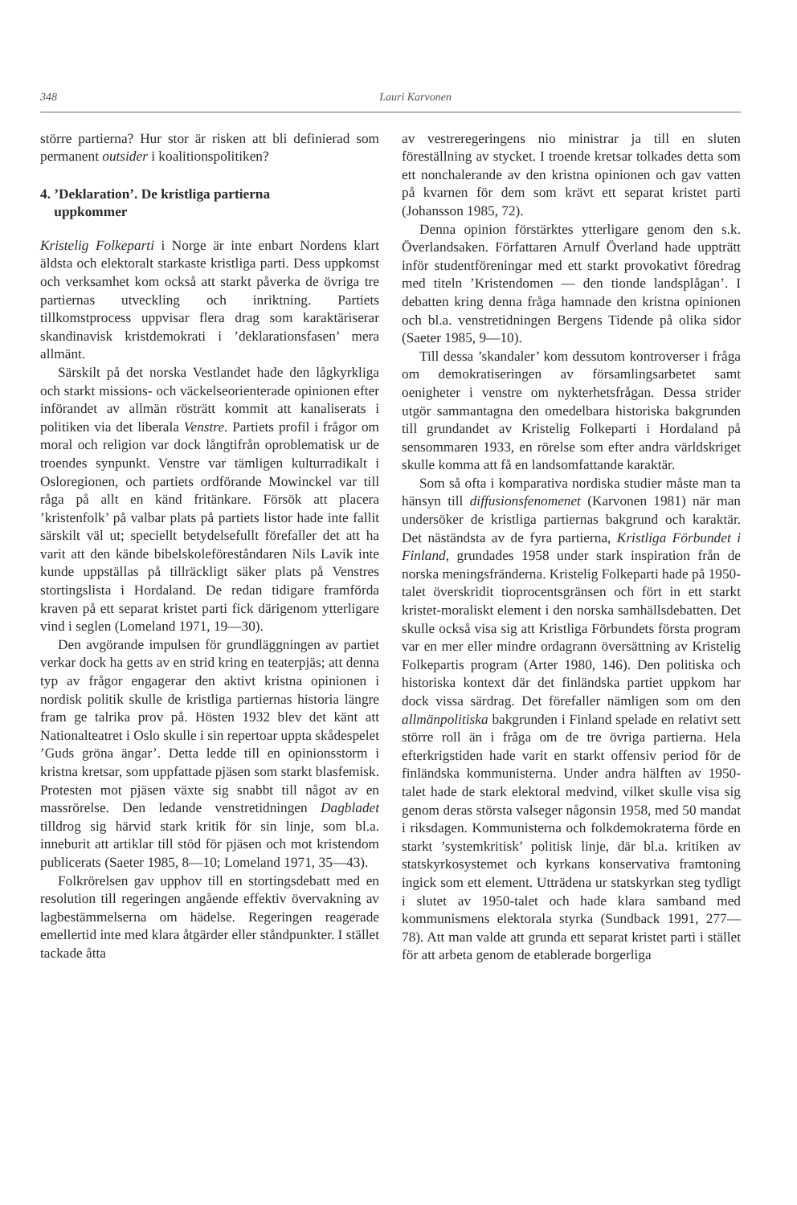348 Lauri Karvonen
större partierna? Hur stor är risken att bli definierad som permanent outsider i koalitionspolitiken?
4. ’Deklaration’. De kristliga partierna
uppkommer
Kristelig Folkeparti i Norge är inte enbart Nordens klart äldsta och elektoralt starkaste kristliga parti. Dess uppkomst och verksamhet kom också att starkt påverka de övriga tre partiernas utveckling och inriktning. Partiets tillkomstprocess uppvisar flera drag som karaktäriserar skandinavisk kristdemokrati i ’deklarationsfasen’ mera allmänt.
Särskilt på det norska Vestlandet hade den lågkyrkliga och starkt missions- och väckelseorienterade opinionen efter införandet av allmän rösträtt kommit att kanaliserats i politiken via det liberala Venstre. Partiets profil i frågor om moral och religion var dock långtifrån oproblematisk ur de troendes synpunkt. Venstre var tämligen kulturradikalt i Osloregionen, och partiets ordförande Mowinckel var till råga på allt en känd fritänkare. Försök att placera ’kristenfolk’ på valbar plats på partiets listor hade inte fallit särskilt väl ut; speciellt betydelsefullt förefaller det att ha varit att den kände bibelskoleföreståndaren Nils Lavik inte kunde uppställas på tillräckligt säker plats på Venstres stortingslista i Hordaland. De redan tidigare framförda kraven på ett separat kristet parti fick därigenom ytterligare vind i seglen (Lomeland 1971, 19—30).
Den avgörande impulsen för grundläggningen av partiet verkar dock ha getts av en strid kring en teaterpjäs; att denna typ av frågor engagerar den aktivt kristna opinionen i nordisk politik skulle de kristliga partiernas historia längre fram ge talrika prov på. Hösten 1932 blev det känt att Nationalteatret i Oslo skulle i sin repertoar uppta skådespelet ’Guds gröna ängar’. Detta ledde till en opinionsstorm i kristna kretsar, som uppfattade pjäsen som starkt blasfemisk. Protesten mot pjäsen växte sig snabbt till något av en massrörelse. Den ledande venstretidningen Dagbladet tilldrog sig härvid stark kritik för sin linje, som bl.a. inneburit att artiklar till stöd för pjäsen och mot kristendom publicerats (Saeter 1985, 8—10; Lomeland 1971, 35—43).
Folkrörelsen gav upphov till en stortingsdebatt med en resolution till regeringen angående effektiv övervakning av lagbestämmelserna om hädelse. Regeringen reagerade emellertid inte med klara åtgärder eller ståndpunkter. I stället tackade åtta
av vestreregeringens nio ministrar ja till en sluten föreställning av stycket. I troende kretsar tolkades detta som ett nonchalerande av den kristna opinionen och gav vatten på kvarnen för dem som krävt ett separat kristet parti (Johansson 1985, 72).
Denna opinion förstärktes ytterligare genom den s.k. Överlandsaken. Författaren Arnulf Överland hade uppträtt inför studentföreningar med ett starkt provokativt föredrag med titeln ’Kristendomen — den tionde landsplågan’. I debatten kring denna fråga hamnade den kristna opinionen och bl.a. venstretidningen Bergens Tidende på olika sidor (Saeter 1985, 9—10).
Till dessa ’skandaler’ kom dessutom kontroverser i fråga om demokratiseringen av församlingsarbetet samt oenigheter i venstre om nykterhetsfrågan. Dessa strider utgör sammantagna den omedelbara historiska bakgrunden till grundandet av Kristelig Folkeparti i Hordaland på sensommaren 1933, en rörelse som efter andra världskriget skulle komma att få en landsomfattande karaktär.
Som så ofta i komparativa nordiska studier måste man ta hänsyn till diffusionsfenomenet (Karvonen 1981) när man undersöker de kristliga partiernas bakgrund och karaktär. Det näständsta av de fyra partierna, Kristliga Förbundet i Finland, grundades 1958 under stark inspiration från de norska meningsfränderna. Kristelig Folkeparti hade på 1950-talet överskridit tioprocentsgränsen och fört in ett starkt kristet-moraliskt element i den norska samhällsdebatten. Det skulle också visa sig att Kristliga Förbundets första program var en mer eller mindre ordagrann översättning av Kristelig Folkepartis program (Arter 1980, 146). Den politiska och historiska kontext där det finländska partiet uppkom har dock vissa särdrag. Det förefaller nämligen som om den allmänpolitiska bakgrunden i Finland spelade en relativt sett större roll än i fråga om de tre övriga partierna. Hela efterkrigstiden hade varit en starkt offensiv period för de finländska kommunisterna. Under andra hälften av 1950-talet hade de stark elektoral medvind, vilket skulle visa sig genom deras största valseger någonsin 1958, med 50 mandat i riksdagen. Kommunisterna och folkdemokraterna förde en starkt ’systemkritisk’ politisk linje, där bl.a. kritiken av statskyrkosystemet och kyrkans konservativa framtoning ingick som ett element. Utträdena ur statskyrkan steg tydligt i slutet av 1950-talet och hade klara samband med kommunismens elektorala styrka (Sundback 1991, 277—78). Att man valde att grunda ett separat kristet parti i stället för att arbeta genom de etablerade borgerliga